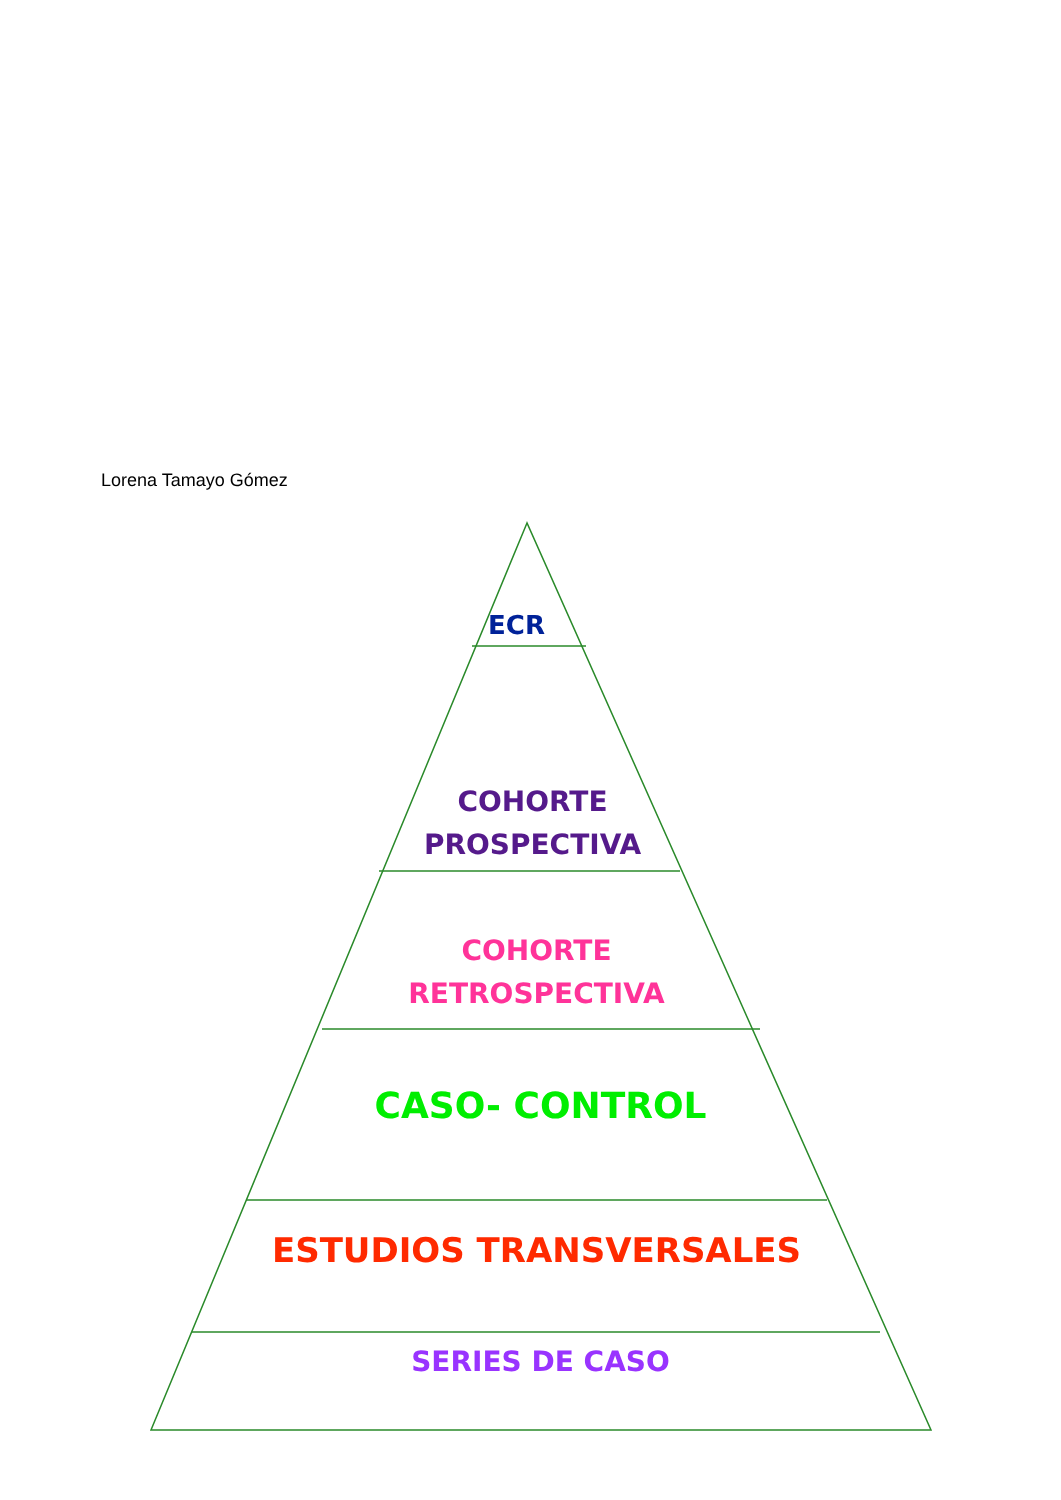Lorena Tamayo Gómez
ECR
COHORTE
PROSPECTIVA
COHORTE
RETROSPECTIVA
CASO- CONTROL
ESTUDIOS TRANSVERSALES
SERIES DE CASO